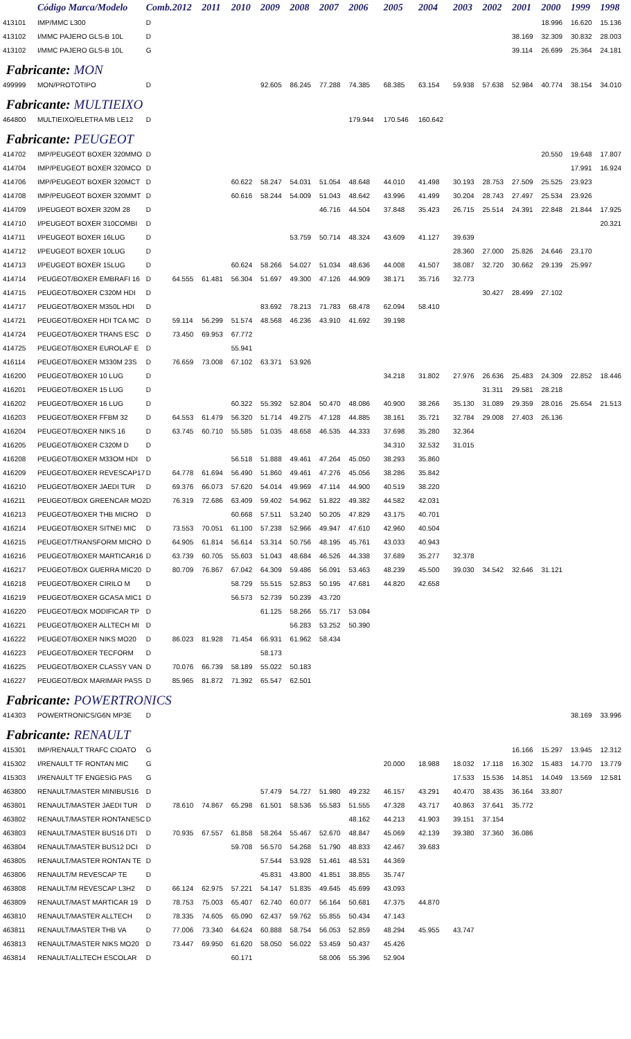| | Código Marca/Modelo | Comb. | 2012 | 2011 | 2010 | 2009 | 2008 | 2007 | 2006 | 2005 | 2004 | 2003 | 2002 | 2001 | 2000 | 1999 | 1998 |
| --- | --- | --- | --- | --- | --- | --- | --- | --- | --- | --- | --- | --- | --- | --- | --- | --- | --- |
| 413101 | IMP/MMC L300 | D | | | | | | | | | | | | | 18.996 | 16.620 | 15.136 |
| 413102 | I/MMC PAJERO GLS-B 10L | D | | | | | | | | | | | | 38.169 | 32.309 | 30.832 | 28.003 |
| 413102 | I/MMC PAJERO GLS-B 10L | G | | | | | | | | | | | | 39.114 | 26.699 | 25.364 | 24.181 |
| Fabricante: MON | | | | | | | | | | | | | | | | | |
| 499999 | MON/PROTOTIPO | D | | | | 92.605 | 86.245 | 77.288 | 74.385 | 68.385 | 63.154 | 59.938 | 57.638 | 52.984 | 40.774 | 38.154 | 34.010 |
| Fabricante: MULTIEIXO | | | | | | | | | | | | | | | | | |
| 464800 | MULTIEIXO/ELETRA MB LE12 | D | | | | | | | 179.944 | 170.546 | 160.642 | | | | | | |
| Fabricante: PEUGEOT | | | | | | | | | | | | | | | | | |
| 414702 | IMP/PEUGEOT BOXER 320MMO | D | | | | | | | | | | | | | 20.550 | 19.648 | 17.807 |
| 414704 | IMP/PEUGEOT BOXER 320MCO | D | | | | | | | | | | | | | | 17.991 | 16.924 |
| 414706 | IMP/PEUGEOT BOXER 320MCT | D | | | 60.622 | 58.247 | 54.031 | 51.054 | 48.648 | 44.010 | 41.498 | 30.193 | 28.753 | 27.509 | 25.525 | 23.923 | |
| 414708 | IMP/PEUGEOT BOXER 320MMT | D | | | 60.616 | 58.244 | 54.009 | 51.043 | 48.642 | 43.996 | 41.499 | 30.204 | 28.743 | 27.497 | 25.534 | 23.926 | |
| 414709 | I/PEUGEOT BOXER 320M 28 | D | | | | | | 46.716 | 44.504 | 37.848 | 35.423 | 26.715 | 25.514 | 24.391 | 22.848 | 21.844 | 17.925 |
| 414710 | I/PEUGEOT BOXER 310COMBI | D | | | | | | | | | | | | | | | 20.321 |
| 414711 | I/PEUGEOT BOXER 16LUG | D | | | | | 53.759 | 50.714 | 48.324 | 43.609 | 41.127 | 39.639 | | | | | |
| 414712 | I/PEUGEOT BOXER 10LUG | D | | | | | | | | | | 28.360 | 27.000 | 25.826 | 24.646 | 23.170 | |
| 414713 | I/PEUGEOT BOXER 15LUG | D | | | 60.624 | 58.266 | 54.027 | 51.034 | 48.636 | 44.008 | 41.507 | 38.087 | 32.720 | 30.662 | 29.139 | 25.997 | |
| 414714 | PEUGEOT/BOXER EMBRAFI 16 | D | 64.555 | 61.481 | 56.304 | 51.697 | 49.300 | 47.126 | 44.909 | 38.171 | 35.716 | 32.773 | | | | | |
| 414715 | PEUGEOT/BOXER C320M HDI | D | | | | | | | | | | | 30.427 | 28.499 | 27.102 | | |
| 414717 | PEUGEOT/BOXER M350L HDI | D | | | | 83.692 | 78.213 | 71.783 | 68.478 | 62.094 | 58.410 | | | | | | |
| 414721 | PEUGEOT/BOXER HDI TCA MC | D | 59.114 | 56.299 | 51.574 | 48.568 | 46.236 | 43.910 | 41.692 | 39.198 | | | | | | | |
| 414724 | PEUGEOT/BOXER TRANS ESC | D | 73.450 | 69.953 | 67.772 | | | | | | | | | | | | |
| 414725 | PEUGEOT/BOXER EUROLAF E | D | | | 55.941 | | | | | | | | | | | | |
| 416114 | PEUGEOT/BOXER M330M 23S | D | 76.659 | 73.008 | 67.102 | 63.371 | 53.926 | | | | | | | | | | |
| 416200 | PEUGEOT/BOXER 10 LUG | D | | | | | | | | 34.218 | 31.802 | 27.976 | 26.636 | 25.483 | 24.309 | 22.852 | 18.446 |
| 416201 | PEUGEOT/BOXER 15 LUG | D | | | | | | | | | | | 31.311 | 29.581 | 28.218 | | |
| 416202 | PEUGEOT/BOXER 16 LUG | D | | | 60.322 | 55.392 | 52.804 | 50.470 | 48.086 | 40.900 | 38.266 | 35.130 | 31.089 | 29.359 | 28.016 | 25.654 | 21.513 |
| 416203 | PEUGEOT/BOXER FFBM 32 | D | 64.553 | 61.479 | 56.320 | 51.714 | 49.275 | 47.128 | 44.885 | 38.161 | 35.721 | 32.784 | 29.008 | 27.403 | 26.136 | | |
| 416204 | PEUGEOT/BOXER NIKS 16 | D | 63.745 | 60.710 | 55.585 | 51.035 | 48.658 | 46.535 | 44.333 | 37.698 | 35.280 | 32.364 | | | | | |
| 416205 | PEUGEOT/BOXER C320M D | D | | | | | | | | 34.310 | 32.532 | 31.015 | | | | | |
| 416208 | PEUGEOT/BOXER M33OM HDI | D | | | 56.518 | 51.888 | 49.461 | 47.264 | 45.050 | 38.293 | 35.860 | | | | | | |
| 416209 | PEUGEOT/BOXER REVESCAP17 | D | 64.778 | 61.694 | 56.490 | 51.860 | 49.461 | 47.276 | 45.056 | 38.286 | 35.842 | | | | | | |
| 416210 | PEUGEOT/BOXER JAEDI TUR | D | 69.376 | 66.073 | 57.620 | 54.014 | 49.969 | 47.114 | 44.900 | 40.519 | 38.220 | | | | | | |
| 416211 | PEUGEOT/BOX GREENCAR MO2 | D | 76.319 | 72.686 | 63.409 | 59.402 | 54.962 | 51.822 | 49.382 | 44.582 | 42.031 | | | | | | |
| 416213 | PEUGEOT/BOXER THB MICRO | D | | | 60.668 | 57.511 | 53.240 | 50.205 | 47.829 | 43.175 | 40.701 | | | | | | |
| 416214 | PEUGEOT/BOXER SITNEI MIC | D | 73.553 | 70.051 | 61.100 | 57.238 | 52.966 | 49.947 | 47.610 | 42.960 | 40.504 | | | | | | |
| 416215 | PEUGEOT/TRANSFORM MICRO | D | 64.905 | 61.814 | 56.614 | 53.314 | 50.756 | 48.195 | 45.761 | 43.033 | 40.943 | | | | | | |
| 416216 | PEUGEOT/BOXER MARTICAR16 | D | 63.739 | 60.705 | 55.603 | 51.043 | 48.684 | 46.526 | 44.338 | 37.689 | 35.277 | 32.378 | | | | | |
| 416217 | PEUGEOT/BOX GUERRA MIC20 | D | 80.709 | 76.867 | 67.042 | 64.309 | 59.486 | 56.091 | 53.463 | 48.239 | 45.500 | 39.030 | 34.542 | 32.646 | 31.121 | | |
| 416218 | PEUGEOT/BOXER CIRILO M | D | | | 58.729 | 55.515 | 52.853 | 50.195 | 47.681 | 44.820 | 42.658 | | | | | | |
| 416219 | PEUGEOT/BOXER GCASA MIC1 | D | | | 56.573 | 52.739 | 50.239 | 43.720 | | | | | | | | | |
| 416220 | PEUGEOT/BOX MODIFICAR TP | D | | | | 61.125 | 58.266 | 55.717 | 53.084 | | | | | | | | |
| 416221 | PEUGEOT/BOXER ALLTECH MI | D | | | | | 56.283 | 53.252 | 50.390 | | | | | | | | |
| 416222 | PEUGEOT/BOXER NIKS MO20 | D | 86.023 | 81.928 | 71.454 | 66.931 | 61.962 | 58.434 | | | | | | | | | |
| 416223 | PEUGEOT/BOXER TECFORM | D | | | | 58.173 | | | | | | | | | | | |
| 416225 | PEUGEOT/BOXER CLASSY VAN | D | 70.076 | 66.739 | 58.189 | 55.022 | 50.183 | | | | | | | | | | |
| 416227 | PEUGEOT/BOX MARIMAR PASS | D | 85.965 | 81.872 | 71.392 | 65.547 | 62.501 | | | | | | | | | | |
| Fabricante: POWERTRONICS | | | | | | | | | | | | | | | | | |
| 414303 | POWERTRONICS/G6N MP3E | D | | | | | | | | | | | | | | 38.169 | 33.996 |
| Fabricante: RENAULT | | | | | | | | | | | | | | | | | |
| 415301 | IMP/RENAULT TRAFC CIOATO | G | | | | | | | | | | | | 16.166 | 15.297 | 13.945 | 12.312 |
| 415302 | I/RENAULT TF RONTAN MIC | G | | | | | | | | 20.000 | 18.988 | 18.032 | 17.118 | 16.302 | 15.483 | 14.770 | 13.779 |
| 415303 | I/RENAULT TF ENGESIG PAS | G | | | | | | | | | | 17.533 | 15.536 | 14.851 | 14.049 | 13.569 | 12.581 |
| 463800 | RENAULT/MASTER MINIBUS16 | D | | | | 57.479 | 54.727 | 51.980 | 49.232 | 46.157 | 43.291 | 40.470 | 38.435 | 36.164 | 33.807 | | |
| 463801 | RENAULT/MASTER JAEDI TUR | D | 78.610 | 74.867 | 65.298 | 61.501 | 58.536 | 55.583 | 51.555 | 47.328 | 43.717 | 40.863 | 37.641 | 35.772 | | | |
| 463802 | RENAULT/MASTER RONTANESC | D | | | | | | | 48.162 | 44.213 | 41.903 | 39.151 | 37.154 | | | | |
| 463803 | RENAULT/MASTER BUS16 DTI | D | 70.935 | 67.557 | 61.858 | 58.264 | 55.467 | 52.670 | 48.847 | 45.069 | 42.139 | 39.380 | 37.360 | 36.086 | | | |
| 463804 | RENAULT/MASTER BUS12 DCI | D | | | 59.708 | 56.570 | 54.268 | 51.790 | 48.833 | 42.467 | 39.683 | | | | | | |
| 463805 | RENAULT/MASTER RONTAN TE | D | | | | 57.544 | 53.928 | 51.461 | 48.531 | 44.369 | | | | | | | |
| 463806 | RENAULT/M REVESCAP TE | D | | | | 45.831 | 43.800 | 41.851 | 38.855 | 35.747 | | | | | | | |
| 463808 | RENAULT/M REVESCAP L3H2 | D | 66.124 | 62.975 | 57.221 | 54.147 | 51.835 | 49.645 | 45.699 | 43.093 | | | | | | | |
| 463809 | RENAULT/MAST MARTICAR 19 | D | 78.753 | 75.003 | 65.407 | 62.740 | 60.077 | 56.164 | 50.681 | 47.375 | 44.870 | | | | | | |
| 463810 | RENAULT/MASTER ALLTECH | D | 78.335 | 74.605 | 65.090 | 62.437 | 59.762 | 55.855 | 50.434 | 47.143 | | | | | | | |
| 463811 | RENAULT/MASTER THB VA | D | 77.006 | 73.340 | 64.624 | 60.888 | 58.754 | 56.053 | 52.859 | 48.294 | 45.955 | 43.747 | | | | | |
| 463813 | RENAULT/MASTER NIKS MO20 | D | 73.447 | 69.950 | 61.620 | 58.050 | 56.022 | 53.459 | 50.437 | 45.426 | | | | | | | |
| 463814 | RENAULT/ALLTECH ESCOLAR | D | | | 60.171 | | | 58.006 | 55.396 | 52.904 | | | | | | | |